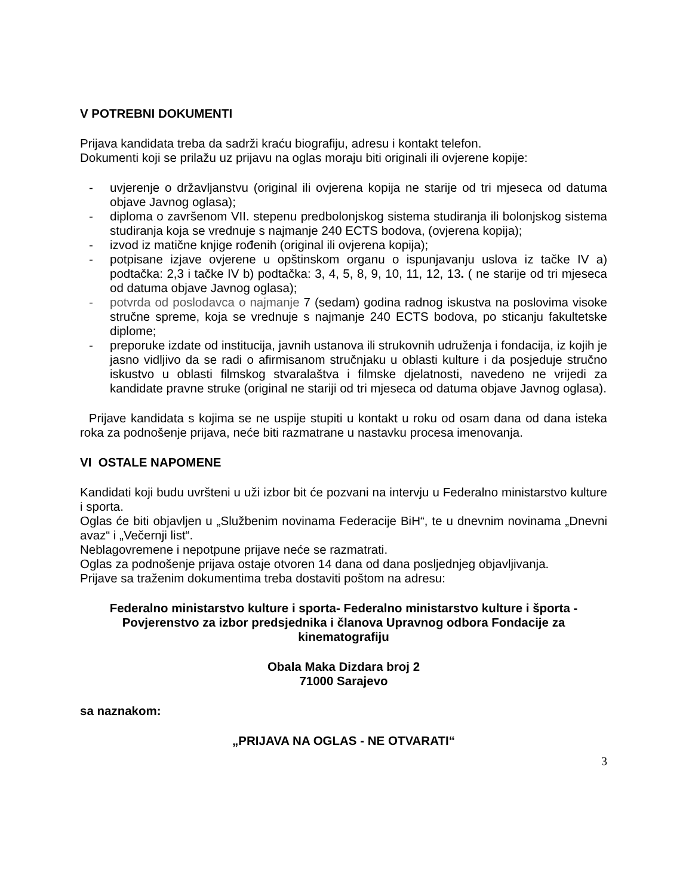V POTREBNI DOKUMENTI
Prijava kandidata treba da sadrži kraću biografiju, adresu i kontakt telefon.
Dokumenti koji se prilažu uz prijavu na oglas moraju biti originali ili ovjerene kopije:
- uvjerenje o državljanstvu (original ili ovjerena kopija ne starije od tri mjeseca od datuma objave Javnog oglasa);
- diploma o završenom VII. stepenu predbolonjskog sistema studiranja ili bolonjskog sistema studiranja koja se vrednuje s najmanje 240 ECTS bodova, (ovjerena kopija);
- izvod iz matične knjige rođenih (original ili ovjerena kopija);
- potpisane izjave ovjerene u opštinskom organu o ispunjavanju uslova iz tačke IV a) podtačka: 2,3 i tačke IV b) podtačka: 3, 4, 5, 8, 9, 10, 11, 12, 13. ( ne starije od tri mjeseca od datuma objave Javnog oglasa);
- potvrda od poslodavca o najmanje 7 (sedam) godina radnog iskustva na poslovima visoke stručne spreme, koja se vrednuje s najmanje 240 ECTS bodova, po sticanju fakultetske diplome;
- preporuke izdate od institucija, javnih ustanova ili strukovnih udruženja i fondacija, iz kojih je jasno vidljivo da se radi o afirmisanom stručnjaku u oblasti kulture i da posjeduje stručno iskustvo u oblasti filmskog stvaralaštva i filmske djelatnosti, navedeno ne vrijedi za kandidate pravne struke (original ne stariji od tri mjeseca od datuma objave Javnog oglasa).
Prijave kandidata s kojima se ne uspije stupiti u kontakt u roku od osam dana od dana isteka roka za podnošenje prijava, neće biti razmatrane u nastavku procesa imenovanja.
VI OSTALE NAPOMENE
Kandidati koji budu uvršteni u uži izbor bit će pozvani na intervju u Federalno ministarstvo kulture i sporta.
Oglas će biti objavljen u „Službenim novinama Federacije BiH“, te u dnevnim novinama „Dnevni avaz“ i „Večernji list“.
Neblagovremene i nepotpune prijave neće se razmatrati.
Oglas za podnošenje prijava ostaje otvoren 14 dana od dana posljednjeg objavljivanja.
Prijave sa traženim dokumentima treba dostaviti poštom na adresu:
Federalno ministarstvo kulture i sporta- Federalno ministarstvo kulture i športa -Povjerenstvo za izbor predsjednika i članova Upravnog odbora Fondacije za kinematografiju
Obala Maka Dizdara broj 2
71000 Sarajevo
sa naznakom:
„PRIJAVA NA OGLAS - NE OTVARATI“
3